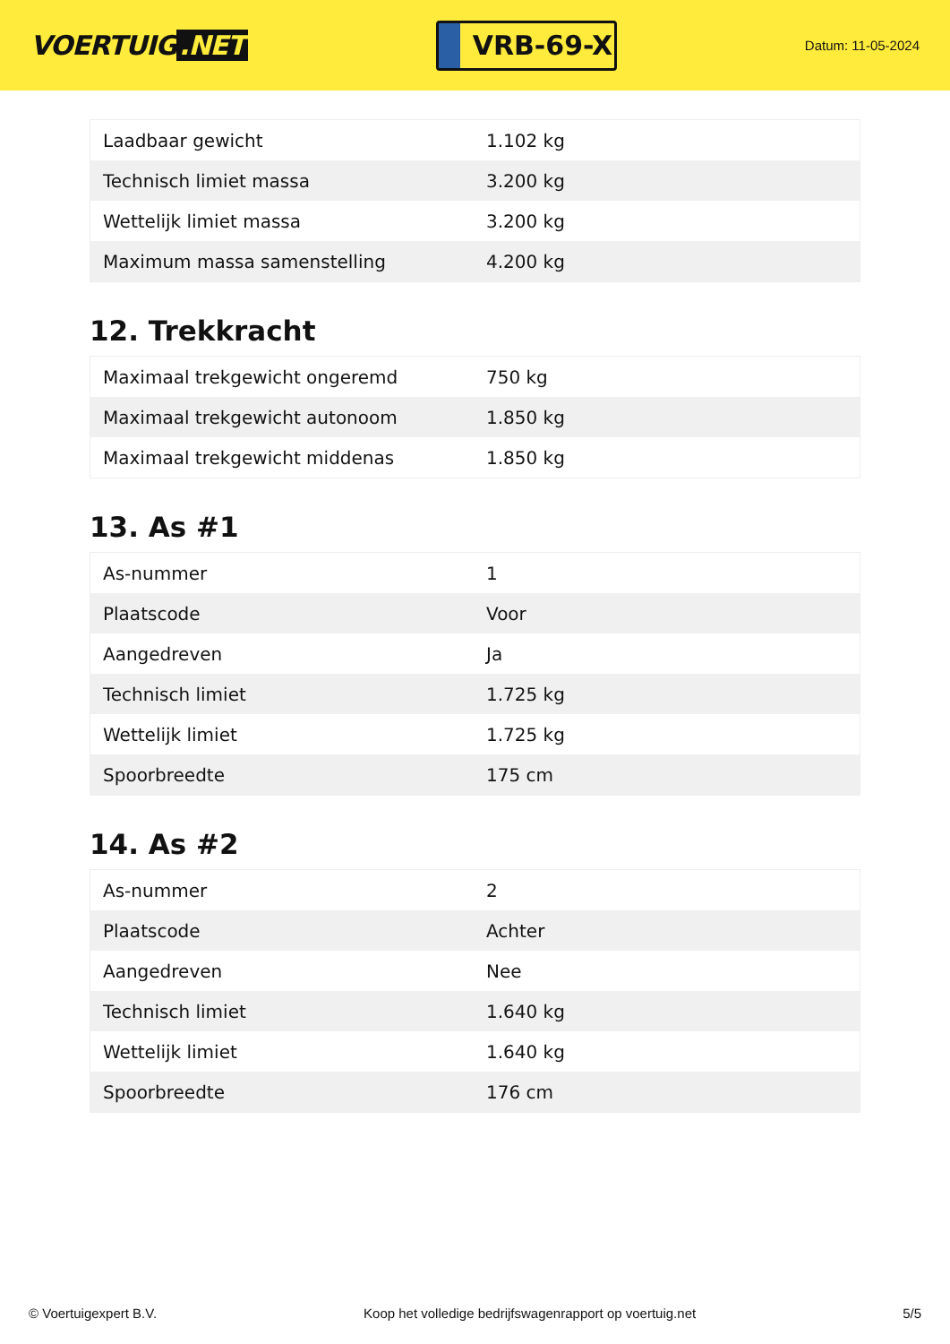VOERTUIG.NET
VRB-69-X
Datum: 11-05-2024
| Laadbaar gewicht | 1.102 kg |
| Technisch limiet massa | 3.200 kg |
| Wettelijk limiet massa | 3.200 kg |
| Maximum massa samenstelling | 4.200 kg |
12. Trekkracht
| Maximaal trekgewicht ongeremd | 750 kg |
| Maximaal trekgewicht autonoom | 1.850 kg |
| Maximaal trekgewicht middenas | 1.850 kg |
13. As #1
| As-nummer | 1 |
| Plaatscode | Voor |
| Aangedreven | Ja |
| Technisch limiet | 1.725 kg |
| Wettelijk limiet | 1.725 kg |
| Spoorbreedte | 175 cm |
14. As #2
| As-nummer | 2 |
| Plaatscode | Achter |
| Aangedreven | Nee |
| Technisch limiet | 1.640 kg |
| Wettelijk limiet | 1.640 kg |
| Spoorbreedte | 176 cm |
© Voertuigexpert B.V. Koop het volledige bedrijfswagenrapport op voertuig.net 5/5